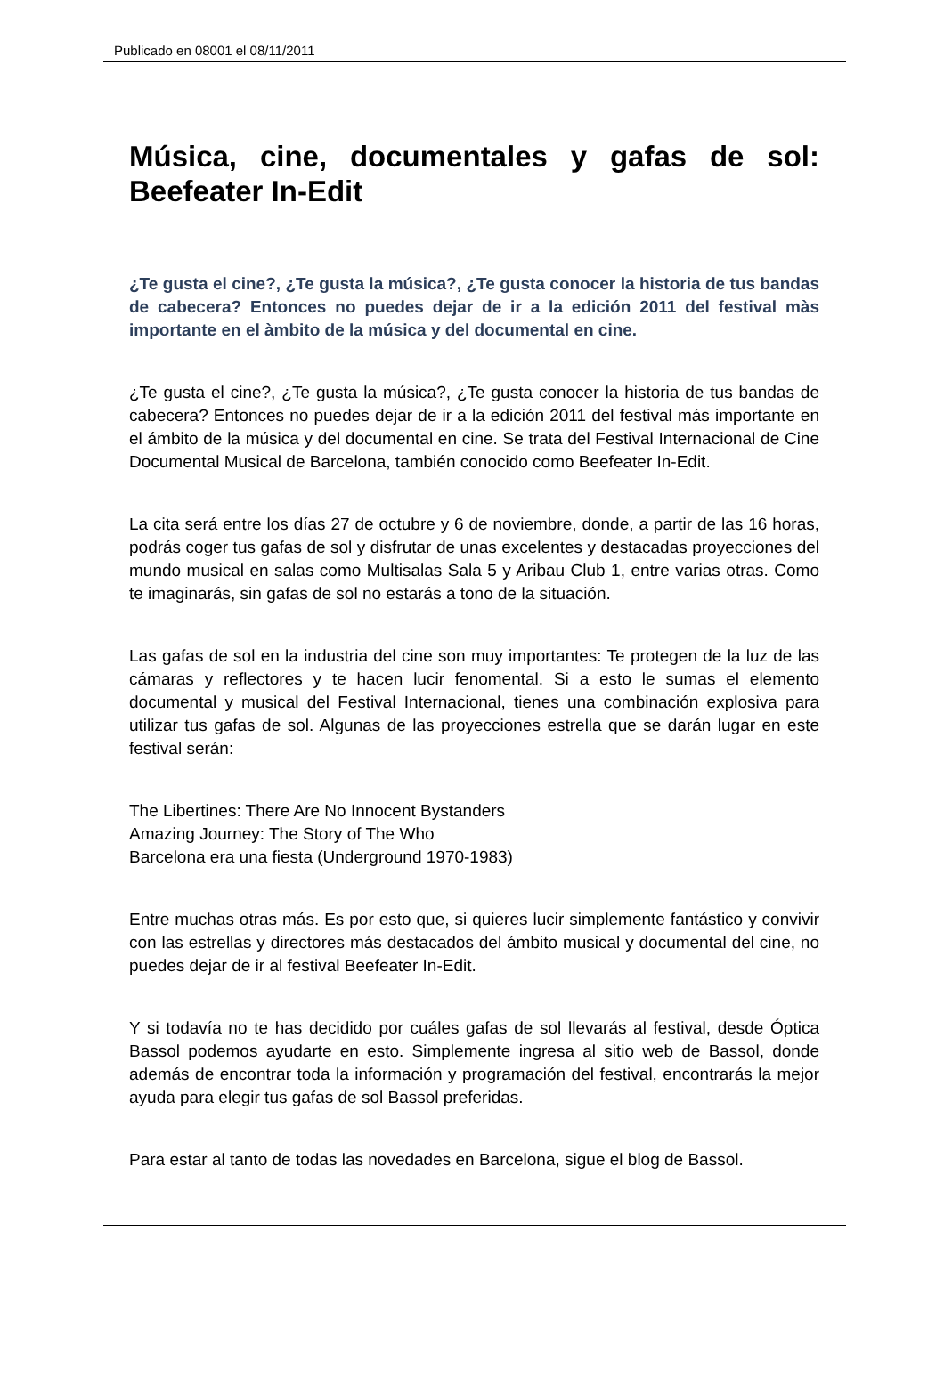Publicado en 08001 el 08/11/2011
Música, cine, documentales y gafas de sol: Beefeater In-Edit
¿Te gusta el cine?, ¿Te gusta la música?, ¿Te gusta conocer la historia de tus bandas de cabecera? Entonces no puedes dejar de ir a la edición 2011 del festival màs importante en el àmbito de la música y del documental en cine.
¿Te gusta el cine?, ¿Te gusta la música?, ¿Te gusta conocer la historia de tus bandas de cabecera? Entonces no puedes dejar de ir a la edición 2011 del festival más importante en el ámbito de la música y del documental en cine. Se trata del Festival Internacional de Cine Documental Musical de Barcelona, también conocido como Beefeater In-Edit.
La cita será entre los días 27 de octubre y 6 de noviembre, donde, a partir de las 16 horas, podrás coger tus gafas de sol y disfrutar de unas excelentes y destacadas proyecciones del mundo musical en salas como Multisalas Sala 5 y Aribau Club 1, entre varias otras. Como te imaginarás, sin gafas de sol no estarás a tono de la situación.
Las gafas de sol en la industria del cine son muy importantes: Te protegen de la luz de las cámaras y reflectores y te hacen lucir fenomental. Si a esto le sumas el elemento documental y musical del Festival Internacional, tienes una combinación explosiva para utilizar tus gafas de sol. Algunas de las proyecciones estrella que se darán lugar en este festival serán:
The Libertines: There Are No Innocent Bystanders
Amazing Journey: The Story of The Who
Barcelona era una fiesta (Underground 1970-1983)
Entre muchas otras más. Es por esto que, si quieres lucir simplemente fantástico y convivir con las estrellas y directores más destacados del ámbito musical y documental del cine, no puedes dejar de ir al festival Beefeater In-Edit.
Y si todavía no te has decidido por cuáles gafas de sol llevarás al festival, desde Óptica Bassol podemos ayudarte en esto. Simplemente ingresa al sitio web de Bassol, donde además de encontrar toda la información y programación del festival, encontrarás la mejor ayuda para elegir tus gafas de sol Bassol preferidas.
Para estar al tanto de todas las novedades en Barcelona, sigue el blog de Bassol.